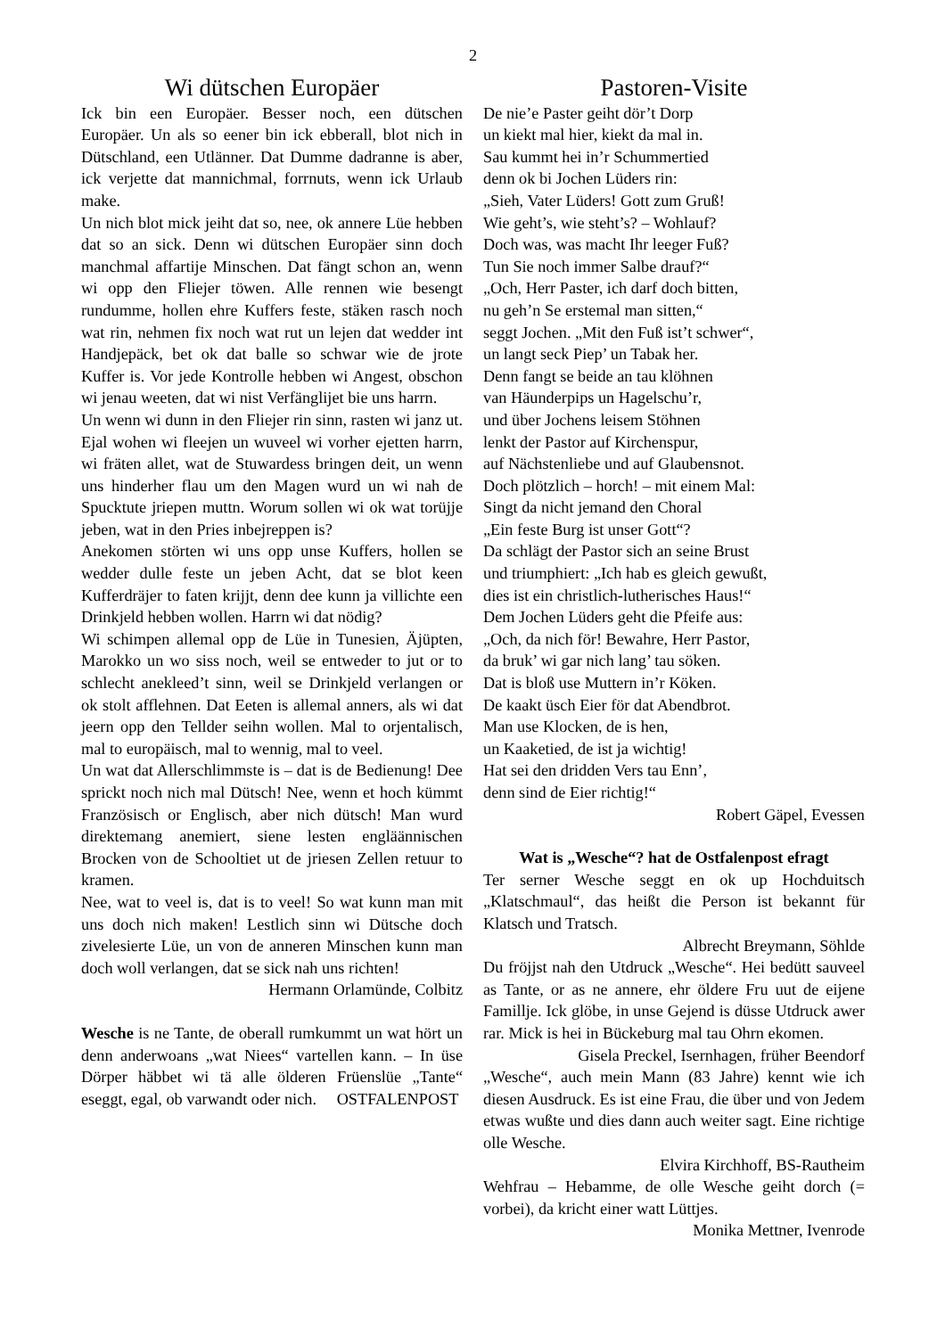2
Wi dütschen Europäer
Ick bin een Europäer. Besser noch, een dütschen Europäer. Un als so eener bin ick ebberall, blot nich in Dütschland, een Utlänner. Dat Dumme dadranne is aber, ick verjette dat mannichmal, forrnuts, wenn ick Urlaub make.
Un nich blot mick jeiht dat so, nee, ok annere Lüe hebben dat so an sick. Denn wi dütschen Europäer sinn doch manchmal affartije Minschen. Dat fängt schon an, wenn wi opp den Fliejer töwen. Alle rennen wie besengt rundumme, hollen ehre Kuffers feste, stäken rasch noch wat rin, nehmen fix noch wat rut un lejen dat wedder int Handjepäck, bet ok dat balle so schwar wie de jrote Kuffer is. Vor jede Kontrolle hebben wi Angest, obschon wi jenau weeten, dat wi nist Verfänglijet bie uns harrn.
Un wenn wi dunn in den Fliejer rin sinn, rasten wi janz ut. Ejal wohen wi fleejen un wuveel wi vorher ejetten harrn, wi fräten allet, wat de Stuwardess bringen deit, un wenn uns hinderher flau um den Magen wurd un wi nah de Spucktute jriepen muttn. Worum sollen wi ok wat torüjje jeben, wat in den Pries inbejreppen is?
Anekomen störten wi uns opp unse Kuffers, hollen se wedder dulle feste un jeben Acht, dat se blot keen Kufferdräjer to faten krijjt, denn dee kunn ja villichte een Drinkjeld hebben wollen. Harrn wi dat nödig?
Wi schimpen allemal opp de Lüe in Tunesien, Äjüpten, Marokko un wo siss noch, weil se entweder to jut or to schlecht anekleed’t sinn, weil se Drinkjeld verlangen or ok stolt afflehnen. Dat Eeten is allemal anners, als wi dat jeern opp den Tellder seihn wollen. Mal to orjentalisch, mal to europäisch, mal to wennig, mal to veel.
Un wat dat Allerschlimmste is – dat is de Bedienung! Dee sprickt noch nich mal Dütsch! Nee, wenn et hoch kümmt Französisch or Englisch, aber nich dütsch! Man wurd direktemang anemiert, siene lesten engläännischen Brocken von de Schooltiet ut de jriesen Zellen retuur to kramen.
Nee, wat to veel is, dat is to veel! So wat kunn man mit uns doch nich maken! Lestlich sinn wi Dütsche doch zivelesierte Lüe, un von de anneren Minschen kunn man doch woll verlangen, dat se sick nah uns richten!
Hermann Orlamünde, Colbitz
Wesche is ne Tante, de oberall rumkummt un wat hört un denn anderwoans „wat Niees“ vartellen kann. – In üse Dörper häbbet wi tä alle ölderen Früenslüe „Tante“ eseggt, egal, ob varwandt oder nich. OSTFALENPOST
Pastoren-Visite
De nie’e Paster geiht dör’t Dorp
un kiekt mal hier, kiekt da mal in.
Sau kummt hei in’r Schummertied
denn ok bi Jochen Lüders rin:
„Sieh, Vater Lüders! Gott zum Gruß!
Wie geht’s, wie steht’s? – Wohlauf?
Doch was, was macht Ihr leeger Fuß?
Tun Sie noch immer Salbe drauf?“
„Och, Herr Paster, ich darf doch bitten,
nu geh’n Se erstemal man sitten,“
seggt Jochen. „Mit den Fuß ist’t schwer“,
un langt seck Piep’ un Tabak her.
Denn fangt se beide an tau klöhnen
van Häunderpips un Hagelschu’r,
und über Jochens leisem Stöhnen
lenkt der Pastor auf Kirchenspur,
auf Nächstenliebe und auf Glaubensnot.
Doch plötzlich – horch! – mit einem Mal:
Singt da nicht jemand den Choral
„Ein feste Burg ist unser Gott“?
Da schlägt der Pastor sich an seine Brust
und triumphiert: „Ich hab es gleich gewußt,
dies ist ein christlich-lutherisches Haus!“
Dem Jochen Lüders geht die Pfeife aus:
„Och, da nich för! Bewahre, Herr Pastor,
da bruk’ wi gar nich lang’ tau söken.
Dat is bloß use Muttern in’r Köken.
De kaakt üsch Eier för dat Abendbrot.
Man use Klocken, de is hen,
un Kaaketied, de ist ja wichtig!
Hat sei den dridden Vers tau Enn’,
denn sind de Eier richtig!“
Robert Gäpel, Evessen
Wat is „Wesche“? hat de Ostfalenpost efragt
Ter serner Wesche seggt en ok up Hochduitsch „Klatschmaul“, das heißt die Person ist bekannt für Klatsch und Tratsch.
Albrecht Breymann, Söhlde
Du fröjjst nah den Utdruck „Wesche“. Hei bedütt sauveel as Tante, or as ne annere, ehr öldere Fru uut de eijene Famillje. Ick glöbe, in unse Gejend is düsse Utdruck awer rar. Mick is hei in Bückeburg mal tau Ohrn ekomen.
Gisela Preckel, Isernhagen, früher Beendorf
„Wesche“, auch mein Mann (83 Jahre) kennt wie ich diesen Ausdruck. Es ist eine Frau, die über und von Jedem etwas wußte und dies dann auch weiter sagt. Eine richtige olle Wesche.
Elvira Kirchhoff, BS-Rautheim
Wehfrau – Hebamme, de olle Wesche geiht dorch (= vorbei), da kricht einer watt Lüttjes.
Monika Mettner, Ivenrode